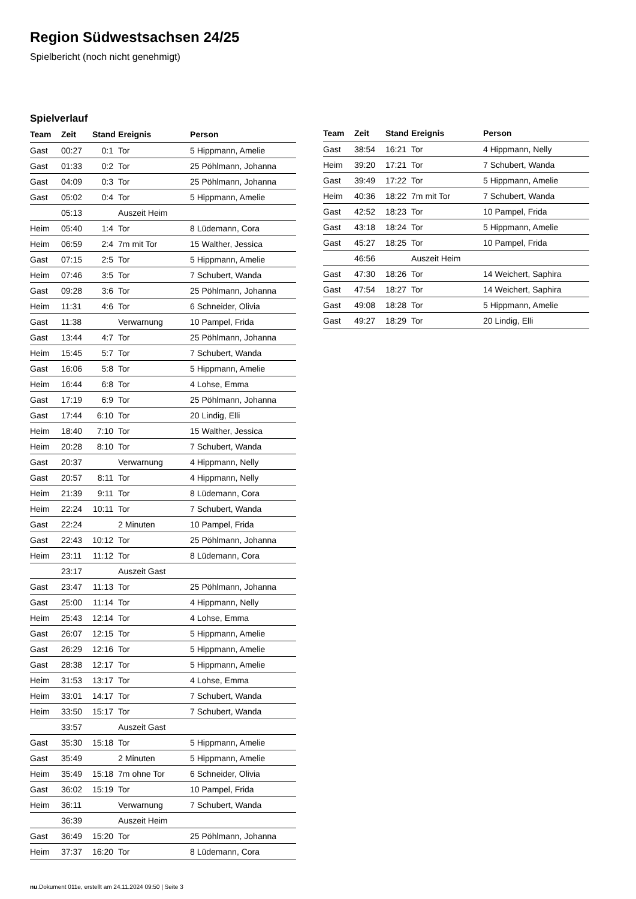Region Südwestsachsen 24/25
Spielbericht (noch nicht genehmigt)
Spielverlauf
| Team | Zeit | Stand | Ereignis | Person |
| --- | --- | --- | --- | --- |
| Gast | 00:27 | 0:1 | Tor | 5 Hippmann, Amelie |
| Gast | 01:33 | 0:2 | Tor | 25 Pöhlmann, Johanna |
| Gast | 04:09 | 0:3 | Tor | 25 Pöhlmann, Johanna |
| Gast | 05:02 | 0:4 | Tor | 5 Hippmann, Amelie |
| | 05:13 | | Auszeit Heim | |
| Heim | 05:40 | 1:4 | Tor | 8 Lüdemann, Cora |
| Heim | 06:59 | 2:4 | 7m mit Tor | 15 Walther, Jessica |
| Gast | 07:15 | 2:5 | Tor | 5 Hippmann, Amelie |
| Heim | 07:46 | 3:5 | Tor | 7 Schubert, Wanda |
| Gast | 09:28 | 3:6 | Tor | 25 Pöhlmann, Johanna |
| Heim | 11:31 | 4:6 | Tor | 6 Schneider, Olivia |
| Gast | 11:38 | | Verwarnung | 10 Pampel, Frida |
| Gast | 13:44 | 4:7 | Tor | 25 Pöhlmann, Johanna |
| Heim | 15:45 | 5:7 | Tor | 7 Schubert, Wanda |
| Gast | 16:06 | 5:8 | Tor | 5 Hippmann, Amelie |
| Heim | 16:44 | 6:8 | Tor | 4 Lohse, Emma |
| Gast | 17:19 | 6:9 | Tor | 25 Pöhlmann, Johanna |
| Gast | 17:44 | 6:10 | Tor | 20 Lindig, Elli |
| Heim | 18:40 | 7:10 | Tor | 15 Walther, Jessica |
| Heim | 20:28 | 8:10 | Tor | 7 Schubert, Wanda |
| Gast | 20:37 | | Verwarnung | 4 Hippmann, Nelly |
| Gast | 20:57 | 8:11 | Tor | 4 Hippmann, Nelly |
| Heim | 21:39 | 9:11 | Tor | 8 Lüdemann, Cora |
| Heim | 22:24 | 10:11 | Tor | 7 Schubert, Wanda |
| Gast | 22:24 | | 2 Minuten | 10 Pampel, Frida |
| Gast | 22:43 | 10:12 | Tor | 25 Pöhlmann, Johanna |
| Heim | 23:11 | 11:12 | Tor | 8 Lüdemann, Cora |
| | 23:17 | | Auszeit Gast | |
| Gast | 23:47 | 11:13 | Tor | 25 Pöhlmann, Johanna |
| Gast | 25:00 | 11:14 | Tor | 4 Hippmann, Nelly |
| Heim | 25:43 | 12:14 | Tor | 4 Lohse, Emma |
| Gast | 26:07 | 12:15 | Tor | 5 Hippmann, Amelie |
| Gast | 26:29 | 12:16 | Tor | 5 Hippmann, Amelie |
| Gast | 28:38 | 12:17 | Tor | 5 Hippmann, Amelie |
| Heim | 31:53 | 13:17 | Tor | 4 Lohse, Emma |
| Heim | 33:01 | 14:17 | Tor | 7 Schubert, Wanda |
| Heim | 33:50 | 15:17 | Tor | 7 Schubert, Wanda |
| | 33:57 | | Auszeit Gast | |
| Gast | 35:30 | 15:18 | Tor | 5 Hippmann, Amelie |
| Gast | 35:49 | | 2 Minuten | 5 Hippmann, Amelie |
| Heim | 35:49 | 15:18 | 7m ohne Tor | 6 Schneider, Olivia |
| Gast | 36:02 | 15:19 | Tor | 10 Pampel, Frida |
| Heim | 36:11 | | Verwarnung | 7 Schubert, Wanda |
| | 36:39 | | Auszeit Heim | |
| Gast | 36:49 | 15:20 | Tor | 25 Pöhlmann, Johanna |
| Heim | 37:37 | 16:20 | Tor | 8 Lüdemann, Cora |
| Team | Zeit | Stand | Ereignis | Person |
| --- | --- | --- | --- | --- |
| Gast | 38:54 | 16:21 | Tor | 4 Hippmann, Nelly |
| Heim | 39:20 | 17:21 | Tor | 7 Schubert, Wanda |
| Gast | 39:49 | 17:22 | Tor | 5 Hippmann, Amelie |
| Heim | 40:36 | 18:22 | 7m mit Tor | 7 Schubert, Wanda |
| Gast | 42:52 | 18:23 | Tor | 10 Pampel, Frida |
| Gast | 43:18 | 18:24 | Tor | 5 Hippmann, Amelie |
| Gast | 45:27 | 18:25 | Tor | 10 Pampel, Frida |
| | 46:56 | | Auszeit Heim | |
| Gast | 47:30 | 18:26 | Tor | 14 Weichert, Saphira |
| Gast | 47:54 | 18:27 | Tor | 14 Weichert, Saphira |
| Gast | 49:08 | 18:28 | Tor | 5 Hippmann, Amelie |
| Gast | 49:27 | 18:29 | Tor | 20 Lindig, Elli |
nu.Dokument 011e, erstellt am 24.11.2024 09:50 | Seite 3